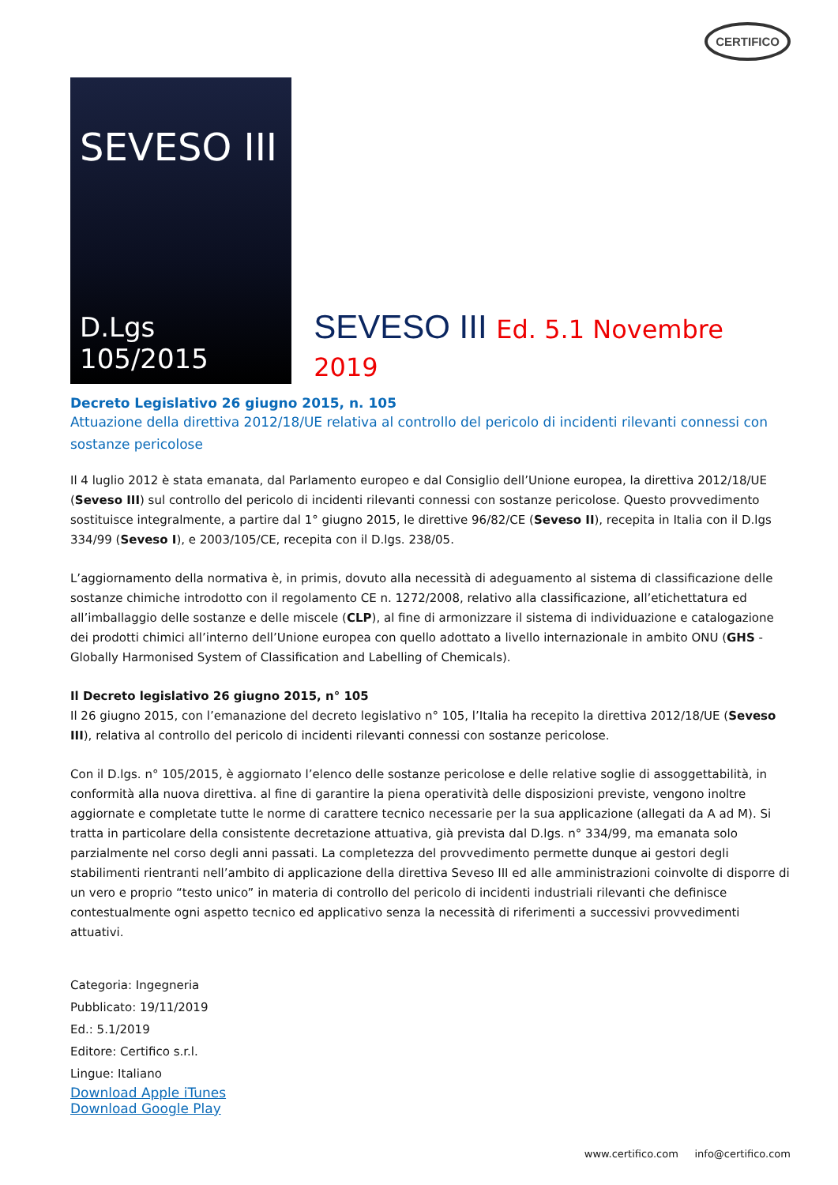CERTIFICO
SEVESO III
D.Lgs 105/2015
SEVESO III Ed. 5.1 Novembre 2019
Decreto Legislativo 26 giugno 2015, n. 105
Attuazione della direttiva 2012/18/UE relativa al controllo del pericolo di incidenti rilevanti connessi con sostanze pericolose
Il 4 luglio 2012 è stata emanata, dal Parlamento europeo e dal Consiglio dell’Unione europea, la direttiva 2012/18/UE (Seveso III) sul controllo del pericolo di incidenti rilevanti connessi con sostanze pericolose. Questo provvedimento sostituisce integralmente, a partire dal 1° giugno 2015, le direttive 96/82/CE (Seveso II), recepita in Italia con il D.lgs 334/99 (Seveso I), e 2003/105/CE, recepita con il D.lgs. 238/05.
L’aggiornamento della normativa è, in primis, dovuto alla necessità di adeguamento al sistema di classificazione delle sostanze chimiche introdotto con il regolamento CE n. 1272/2008, relativo alla classificazione, all’etichettatura ed all’imballaggio delle sostanze e delle miscele (CLP), al fine di armonizzare il sistema di individuazione e catalogazione dei prodotti chimici all’interno dell’Unione europea con quello adottato a livello internazionale in ambito ONU (GHS - Globally Harmonised System of Classification and Labelling of Chemicals).
Il Decreto legislativo 26 giugno 2015, n° 105
Il 26 giugno 2015, con l’emanazione del decreto legislativo n° 105, l’Italia ha recepito la direttiva 2012/18/UE (Seveso III), relativa al controllo del pericolo di incidenti rilevanti connessi con sostanze pericolose.
Con il D.lgs. n° 105/2015, è aggiornato l’elenco delle sostanze pericolose e delle relative soglie di assoggettabilità, in conformità alla nuova direttiva. al fine di garantire la piena operatività delle disposizioni previste, vengono inoltre aggiornate e completate tutte le norme di carattere tecnico necessarie per la sua applicazione (allegati da A ad M). Si tratta in particolare della consistente decretazione attuativa, già prevista dal D.lgs. n° 334/99, ma emanata solo parzialmente nel corso degli anni passati. La completezza del provvedimento permette dunque ai gestori degli stabilimenti rientranti nell’ambito di applicazione della direttiva Seveso III ed alle amministrazioni coinvolte di disporre di un vero e proprio “testo unico” in materia di controllo del pericolo di incidenti industriali rilevanti che definisce contestualmente ogni aspetto tecnico ed applicativo senza la necessità di riferimenti a successivi provvedimenti attuativi.
Categoria: Ingegneria
Pubblicato: 19/11/2019
Ed.: 5.1/2019
Editore: Certifico s.r.l.
Lingue: Italiano
Download Apple iTunes
Download Google Play
www.certifico.com info@certifico.com